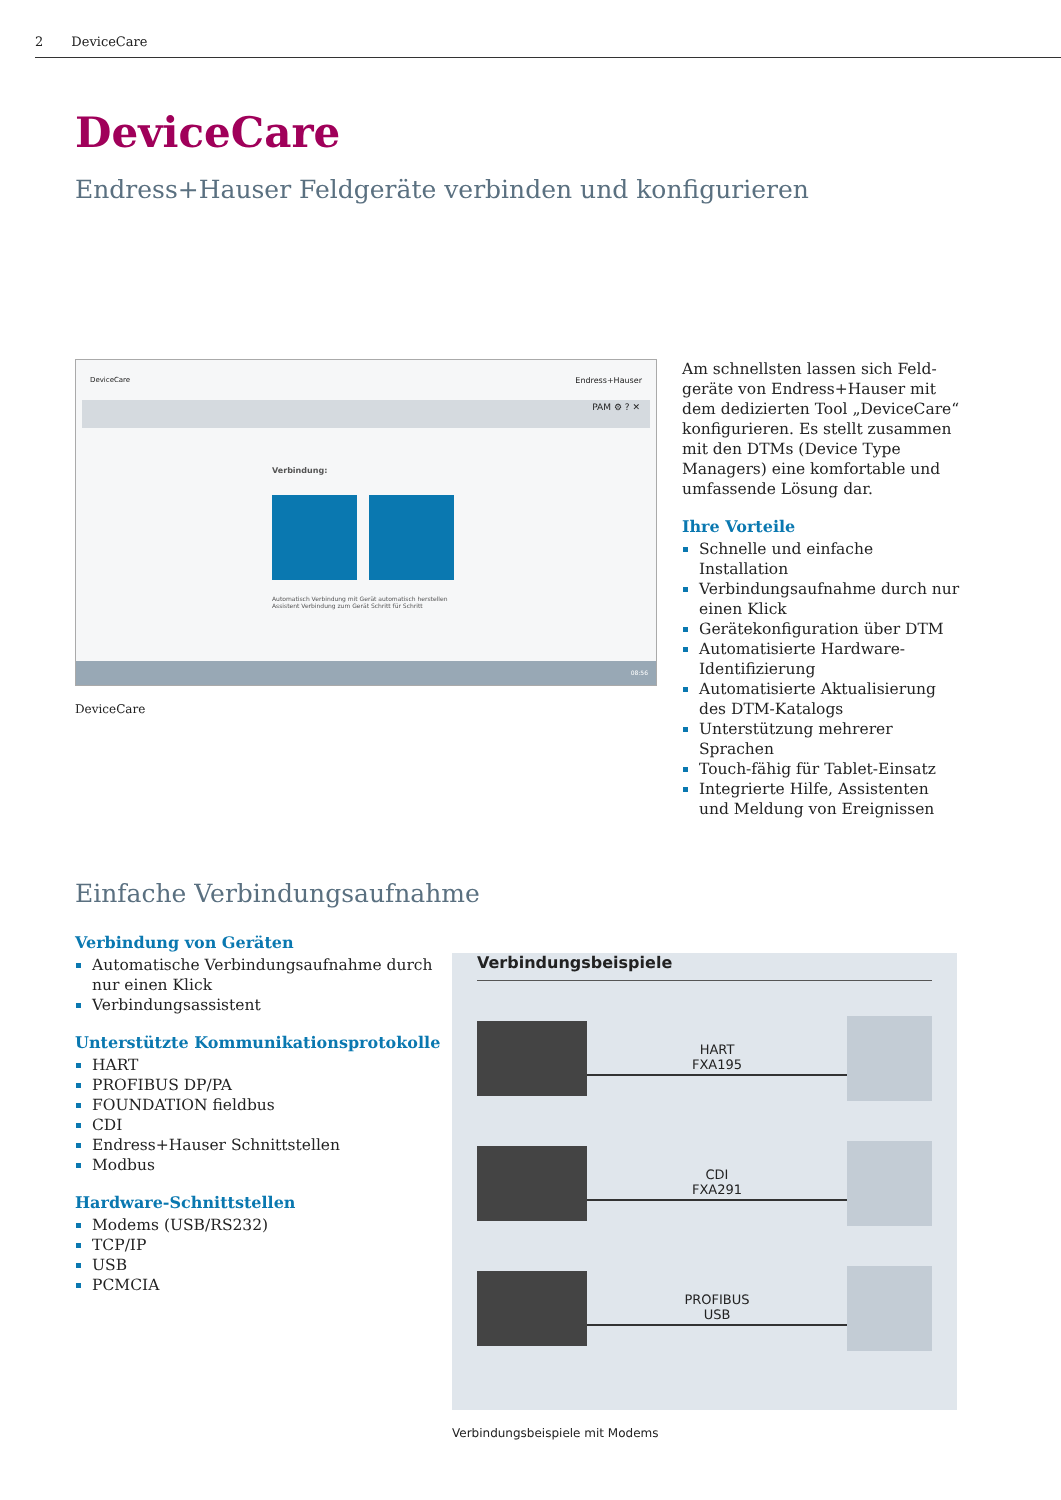2 DeviceCare
DeviceCare
Endress+Hauser Feldgeräte verbinden und konfigurieren
DeviceCare Endress+Hauser
PAM ⚙ ? ✕
Verbindung:
Automatisch Verbindung mit Gerät automatisch herstellen Assistent Verbindung zum Gerät Schritt für Schritt
08:56
DeviceCare
Am schnellsten lassen sich Feld­geräte von Endress+Hauser mit dem dedizierten Tool „DeviceCare“ konfigurieren. Es stellt zusammen mit den DTMs (Device Type Managers) eine komfortable und umfassende Lösung dar.
Ihre Vorteile
Schnelle und einfache Installation
Verbindungsaufnahme durch nur einen Klick
Gerätekonfiguration über DTM
Automatisierte Hardware-Identifizierung
Automatisierte Aktualisierung des DTM-Katalogs
Unterstützung mehrerer Sprachen
Touch-fähig für Tablet-Einsatz
Integrierte Hilfe, Assistenten und Meldung von Ereignissen
Einfache Verbindungsaufnahme
Verbindung von Geräten
Automatische Verbindungsaufnahme durch nur einen Klick
Verbindungsassistent
Unterstützte Kommunikationsprotokolle
HART
PROFIBUS DP/PA
FOUNDATION fieldbus
CDI
Endress+Hauser Schnittstellen
Modbus
Hardware-Schnittstellen
Modems (USB/RS232)
TCP/IP
USB
PCMCIA
Verbindungsbeispiele
HART
FXA195
CDI
FXA291
PROFIBUS
USB
Verbindungsbeispiele mit Modems